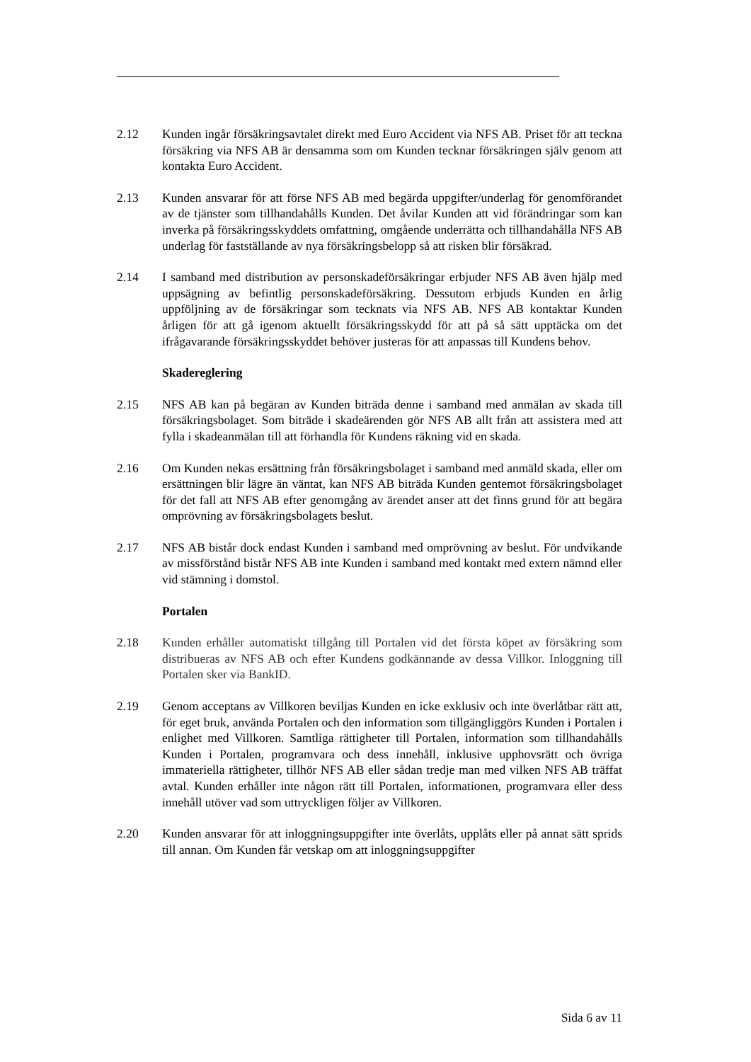2.12 Kunden ingår försäkringsavtalet direkt med Euro Accident via NFS AB. Priset för att teckna försäkring via NFS AB är densamma som om Kunden tecknar försäkringen själv genom att kontakta Euro Accident.
2.13 Kunden ansvarar för att förse NFS AB med begärda uppgifter/underlag för genomförandet av de tjänster som tillhandahålls Kunden. Det åvilar Kunden att vid förändringar som kan inverka på försäkringsskyddets omfattning, omgående underrätta och tillhandahålla NFS AB underlag för fastställande av nya försäkringsbelopp så att risken blir försäkrad.
2.14 I samband med distribution av personskadeförsäkringar erbjuder NFS AB även hjälp med uppsägning av befintlig personskadeförsäkring. Dessutom erbjuds Kunden en årlig uppföljning av de försäkringar som tecknats via NFS AB. NFS AB kontaktar Kunden årligen för att gå igenom aktuellt försäkringsskydd för att på så sätt upptäcka om det ifrågavarande försäkringsskyddet behöver justeras för att anpassas till Kundens behov.
Skadereglering
2.15 NFS AB kan på begäran av Kunden biträda denne i samband med anmälan av skada till försäkringsbolaget. Som biträde i skadeärenden gör NFS AB allt från att assistera med att fylla i skadeanmälan till att förhandla för Kundens räkning vid en skada.
2.16 Om Kunden nekas ersättning från försäkringsbolaget i samband med anmäld skada, eller om ersättningen blir lägre än väntat, kan NFS AB biträda Kunden gentemot försäkringsbolaget för det fall att NFS AB efter genomgång av ärendet anser att det finns grund för att begära omprövning av försäkringsbolagets beslut.
2.17 NFS AB bistår dock endast Kunden i samband med omprövning av beslut. För undvikande av missförstånd bistår NFS AB inte Kunden i samband med kontakt med extern nämnd eller vid stämning i domstol.
Portalen
2.18 Kunden erhåller automatiskt tillgång till Portalen vid det första köpet av försäkring som distribueras av NFS AB och efter Kundens godkännande av dessa Villkor. Inloggning till Portalen sker via BankID.
2.19 Genom acceptans av Villkoren beviljas Kunden en icke exklusiv och inte överlåtbar rätt att, för eget bruk, använda Portalen och den information som tillgängliggörs Kunden i Portalen i enlighet med Villkoren. Samtliga rättigheter till Portalen, information som tillhandahålls Kunden i Portalen, programvara och dess innehåll, inklusive upphovsrätt och övriga immateriella rättigheter, tillhör NFS AB eller sådan tredje man med vilken NFS AB träffat avtal. Kunden erhåller inte någon rätt till Portalen, informationen, programvara eller dess innehåll utöver vad som uttryckligen följer av Villkoren.
2.20 Kunden ansvarar för att inloggningsuppgifter inte överlåts, upplåts eller på annat sätt sprids till annan. Om Kunden får vetskap om att inloggningsuppgifter
Sida 6 av 11